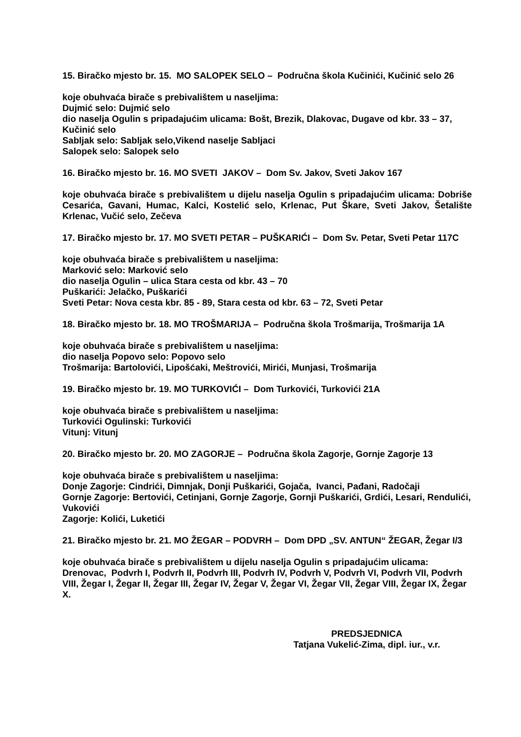15. Biračko mjesto br. 15. MO SALOPEK SELO – Područna škola Kučinići, Kučinić selo 26
koje obuhvaća birače s prebivalištem u naseljima:
Dujmić selo: Dujmić selo
dio naselja Ogulin s pripadajućim ulicama: Bošt, Brezik, Dlakovac, Dugave od kbr. 33 – 37, Kučinić selo
Sabljak selo: Sabljak selo,Vikend naselje Sabljaci
Salopek selo: Salopek selo
16. Biračko mjesto br. 16. MO SVETI JAKOV – Dom Sv. Jakov, Sveti Jakov 167
koje obuhvaća birače s prebivalištem u dijelu naselja Ogulin s pripadajućim ulicama: Dobriše Cesarića, Gavani, Humac, Kalci, Kostelić selo, Krlenac, Put Škare, Sveti Jakov, Šetalište Krlenac, Vučić selo, Zečeva
17. Biračko mjesto br. 17. MO SVETI PETAR – PUŠKARIĆI – Dom Sv. Petar, Sveti Petar 117C
koje obuhvaća birače s prebivalištem u naseljima:
Marković selo: Marković selo
dio naselja Ogulin – ulica Stara cesta od kbr. 43 – 70
Puškarići: Jelačko, Puškarići
Sveti Petar: Nova cesta kbr. 85 - 89, Stara cesta od kbr. 63 – 72, Sveti Petar
18. Biračko mjesto br. 18. MO TROŠMARIJA – Područna škola Trošmarija, Trošmarija 1A
koje obuhvaća birače s prebivalištem u naseljima:
dio naselja Popovo selo: Popovo selo
Trošmarija: Bartolovići, Lipošćaki, Meštrovići, Mirići, Munjasi, Trošmarija
19. Biračko mjesto br. 19. MO TURKOVIĆI – Dom Turkovići, Turkovići 21A
koje obuhvaća birače s prebivalištem u naseljima:
Turkovići Ogulinski: Turkovići
Vitunj: Vitunj
20. Biračko mjesto br. 20. MO ZAGORJE – Područna škola Zagorje, Gornje Zagorje 13
koje obuhvaća birače s prebivalištem u naseljima:
Donje Zagorje: Cindrići, Dimnjak, Donji Puškarići, Gojača, Ivanci, Pađani, Radočaji
Gornje Zagorje: Bertovići, Cetinjani, Gornje Zagorje, Gornji Puškarići, Grdići, Lesari, Rendulići, Vukovići
Zagorje: Kolići, Luketići
21. Biračko mjesto br. 21. MO ŽEGAR – PODVRH – Dom DPD „SV. ANTUN“ ŽEGAR, Žegar I/3
koje obuhvaća birače s prebivalištem u dijelu naselja Ogulin s pripadajućim ulicama: Drenovac, Podvrh I, Podvrh II, Podvrh III, Podvrh IV, Podvrh V, Podvrh VI, Podvrh VII, Podvrh VIII, Žegar I, Žegar II, Žegar III, Žegar IV, Žegar V, Žegar VI, Žegar VII, Žegar VIII, Žegar IX, Žegar X.
PREDSJEDNICA
Tatjana Vukelić-Zima, dipl. iur., v.r.